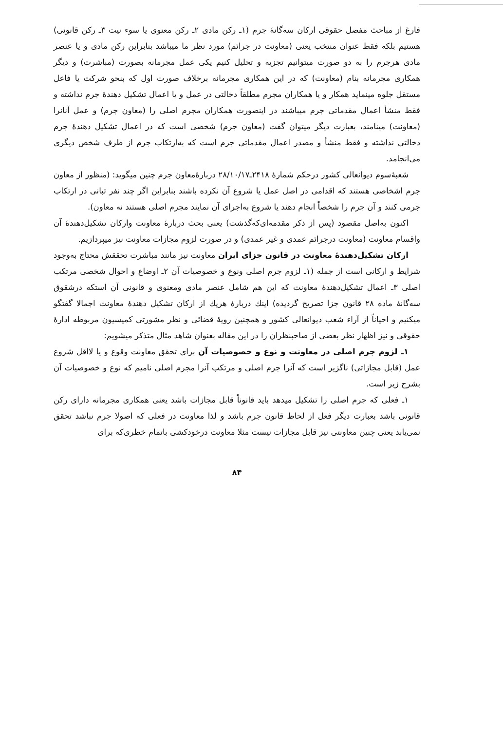فارغ از مباحث مفصل حقوقی ارکان سه‌گانهٔ جرم (۱ـ رکن مادی ۲ـ رکن معنوی یا سوء نیت ۳ـ رکن قانونی) هستیم بلکه فقط عنوان منتخب یعنی (معاونت در جرائم) مورد نظر ما میباشد بنابراین رکن مادی و یا عنصر مادی هرجرم را به دو صورت میتوانیم تجزیه و تحلیل کنیم یکی عمل مجرمانه بصورت (مباشرت) و دیگر همکاری مجرمانه بنام (معاونت) که در این همکاری مجرمانه برخلاف صورت اول که بنحو شرکت یا فاعل مستقل جلوه مینماید همکار و یا همکاران مجرم مطلقاً دخالتی در عمل و یا اعمال تشکیل دهندهٔ جرم نداشته و فقط منشأ اعمال مقدماتی جرم میباشند در اینصورت همکاران مجرم اصلی را (معاون جرم) و عمل آنانرا (معاونت) مینامند، بعبارت دیگر میتوان گفت (معاون جرم) شخصی است که در اعمال تشکیل دهندهٔ جرم دخالتی نداشته و فقط منشأ و مصدر اعمال مقدماتی جرم است که به‌ارتکاب جرم از طرف شخص دیگری می‌انجامد.
شعبهٔ‌سوم دیوانعالی کشور درحکم شمارهٔ ۲۴۱۸ـ۲۸/۱۰/۱۷ دربارهٔ‌معاون جرم چنین میگوید: (منظور از معاون جرم اشخاصی هستند که اقدامی در اصل عمل یا شروع آن نکرده باشند بنابراین اگر چند نفر تبانی در ارتکاب جرمی کنند و آن جرم را شخصاً انجام دهند یا شروع به‌اجرای آن نمایند مجرم اصلی هستند نه معاون).
اکنون به‌اصل مقصود (پس از ذکر مقدمه‌ای‌که‌گذشت) یعنی بحث دربارهٔ معاونت وارکان تشکیل‌دهندهٔ آن واقسام معاونت (معاونت درجرائم عمدی و غیر عمدی) و در صورت لزوم مجازات معاونت نیز میپردازیم.
ارکان تشکیل‌دهندهٔ معاونت در قانون جزای ایران معاونت نیز مانند مباشرت تحققش محتاج به‌وجود شرایط و ارکانی است از جمله (۱ـ لزوم جرم اصلی ونوع و خصوصیات آن ۲ـ اوضاع و احوال شخصی مرتکب اصلی ۳ـ اعمال تشکیل‌دهندهٔ معاونت که این هم شامل عنصر مادی ومعنوی و قانونی آن استکه درشقوق سه‌گانهٔ ماده ۲۸ قانون جزا تصریح گردیده) اینك دربارهٔ هریك از ارکان تشکیل دهندهٔ معاونت اجمالا گفتگو میکنیم و احیاناً از آراء شعب دیوانعالی کشور و همچنین رویهٔ قضائی و نظر مشورتی کمیسیون مربوطه ادارهٔ حقوقی و نیز اظهار نظر بعضی از صاحبنظران را در این مقاله بعنوان شاهد مثال متذکر میشویم:
۱ـ لزوم جرم اصلی در معاونت و نوع و خصوصیات آن برای تحقق معاونت وقوع و یا لااقل شروع عمل (قابل مجازاتی) ناگزیر است که آنرا جرم اصلی و مرتکب آنرا مجرم اصلی نامیم که نوع و خصوصیات آن بشرح زیر است.
۱ـ فعلی که جرم اصلی را تشکیل میدهد باید قانوناً قابل مجازات باشد یعنی همکاری مجرمانه دارای رکن قانونی باشد بعبارت دیگر فعل از لحاظ قانون جرم باشد و لذا معاونت در فعلی که اصولا جرم نباشد تحقق نمی‌یابد یعنی چنین معاونتی نیز قابل مجازات نیست مثلا معاونت درخودکشی باتمام خطری‌که برای
۸۴